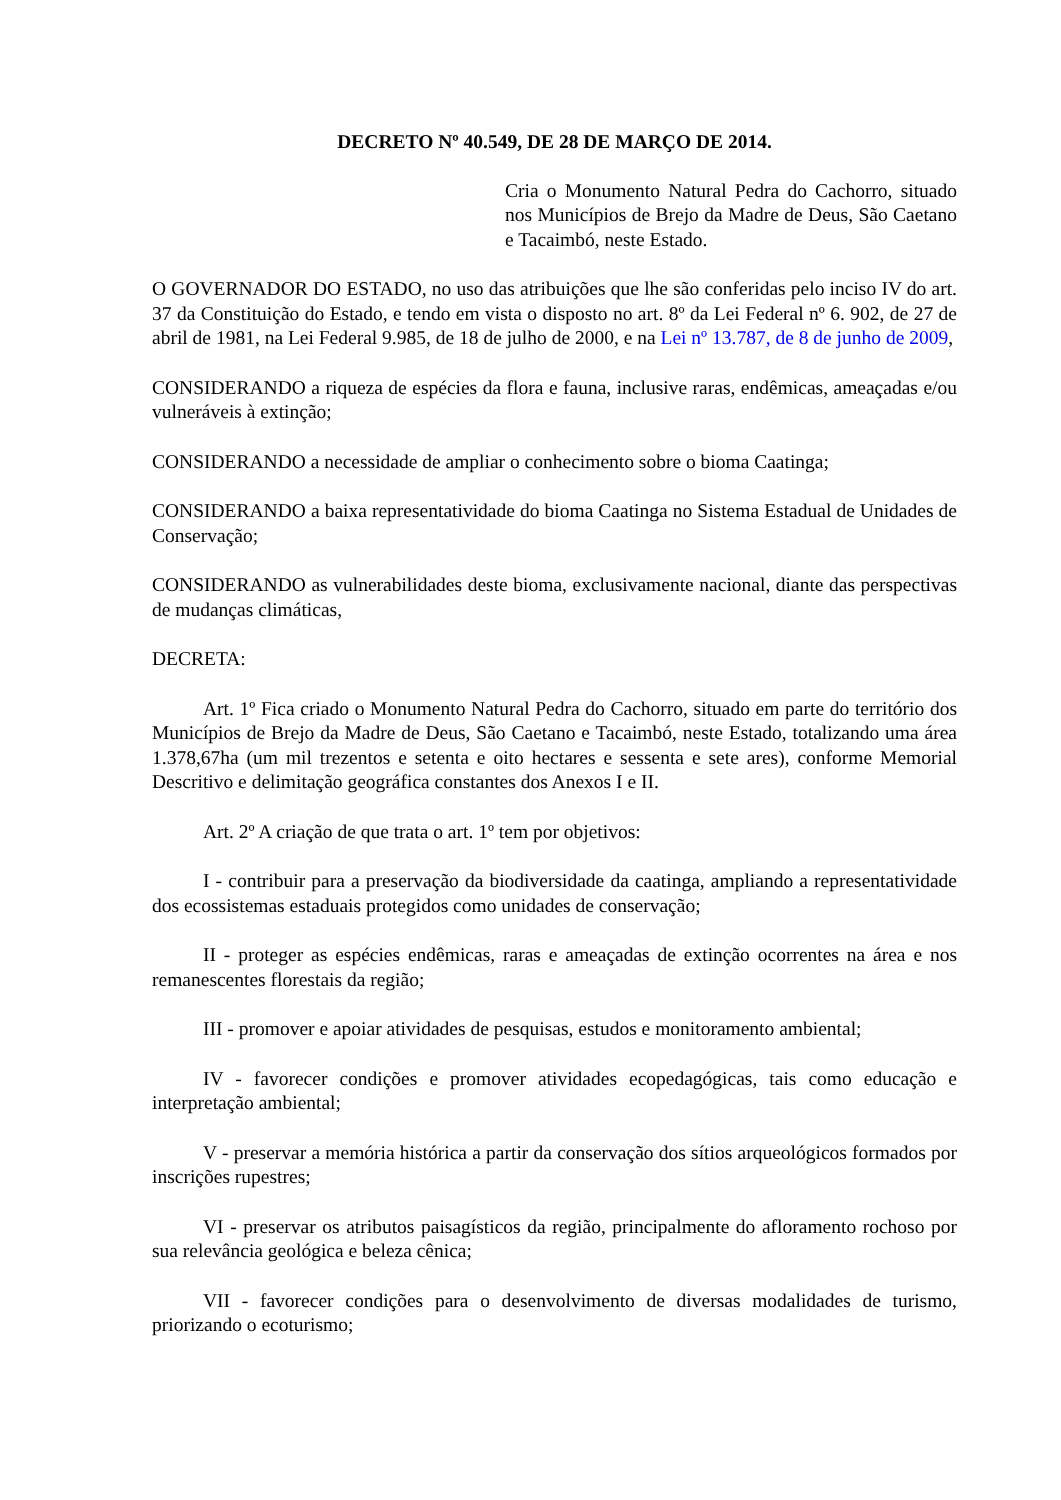DECRETO Nº 40.549, DE 28 DE MARÇO DE 2014.
Cria o Monumento Natural Pedra do Cachorro, situado nos Municípios de Brejo da Madre de Deus, São Caetano e Tacaimbó, neste Estado.
O GOVERNADOR DO ESTADO, no uso das atribuições que lhe são conferidas pelo inciso IV do art. 37 da Constituição do Estado, e tendo em vista o disposto no art. 8º da Lei Federal nº 6. 902, de 27 de abril de 1981, na Lei Federal 9.985, de 18 de julho de 2000, e na Lei nº 13.787, de 8 de junho de 2009,
CONSIDERANDO a riqueza de espécies da flora e fauna, inclusive raras, endêmicas, ameaçadas e/ou vulneráveis à extinção;
CONSIDERANDO a necessidade de ampliar o conhecimento sobre o bioma Caatinga;
CONSIDERANDO a baixa representatividade do bioma Caatinga no Sistema Estadual de Unidades de Conservação;
CONSIDERANDO as vulnerabilidades deste bioma, exclusivamente nacional, diante das perspectivas de mudanças climáticas,
DECRETA:
Art. 1º Fica criado o Monumento Natural Pedra do Cachorro, situado em parte do território dos Municípios de Brejo da Madre de Deus, São Caetano e Tacaimbó, neste Estado, totalizando uma área 1.378,67ha (um mil trezentos e setenta e oito hectares e sessenta e sete ares), conforme Memorial Descritivo e delimitação geográfica constantes dos Anexos I e II.
Art. 2º A criação de que trata o art. 1º tem por objetivos:
I - contribuir para a preservação da biodiversidade da caatinga, ampliando a representatividade dos ecossistemas estaduais protegidos como unidades de conservação;
II - proteger as espécies endêmicas, raras e ameaçadas de extinção ocorrentes na área e nos remanescentes florestais da região;
III - promover e apoiar atividades de pesquisas, estudos e monitoramento ambiental;
IV - favorecer condições e promover atividades ecopedagógicas, tais como educação e interpretação ambiental;
V - preservar a memória histórica a partir da conservação dos sítios arqueológicos formados por inscrições rupestres;
VI - preservar os atributos paisagísticos da região, principalmente do afloramento rochoso por sua relevância geológica e beleza cênica;
VII - favorecer condições para o desenvolvimento de diversas modalidades de turismo, priorizando o ecoturismo;